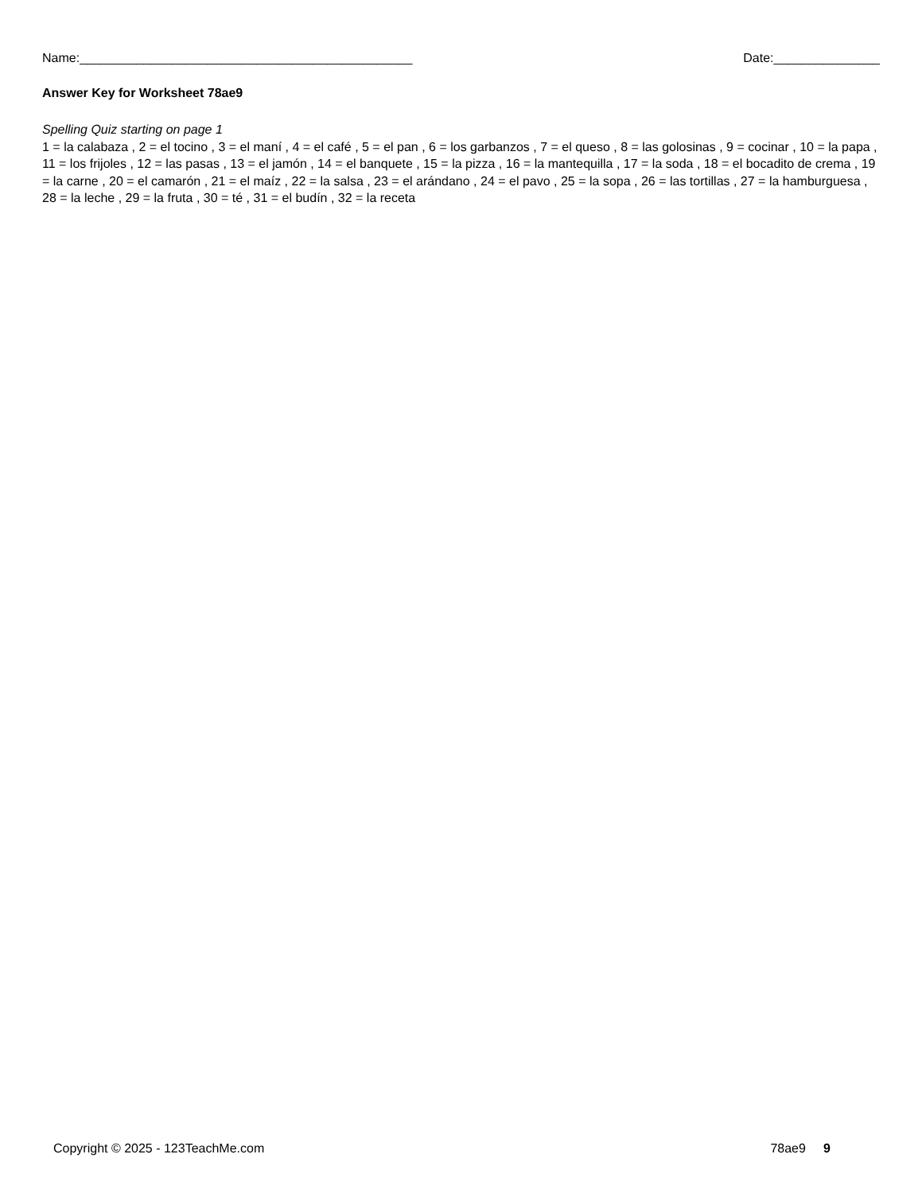Name:_______________________________________________ Date:_______________
Answer Key for Worksheet 78ae9
Spelling Quiz starting on page 1
1 = la calabaza , 2 = el tocino , 3 = el maní , 4 = el café , 5 = el pan , 6 = los garbanzos , 7 = el queso , 8 = las golosinas , 9 = cocinar , 10 = la papa , 11 = los frijoles , 12 = las pasas , 13 = el jamón , 14 = el banquete , 15 = la pizza , 16 = la mantequilla , 17 = la soda , 18 = el bocadito de crema , 19 = la carne , 20 = el camarón , 21 = el maíz , 22 = la salsa , 23 = el arándano , 24 = el pavo , 25 = la sopa , 26 = las tortillas , 27 = la hamburguesa , 28 = la leche , 29 = la fruta , 30 = té , 31 = el budín , 32 = la receta
Copyright © 2025 - 123TeachMe.com 78ae9 9